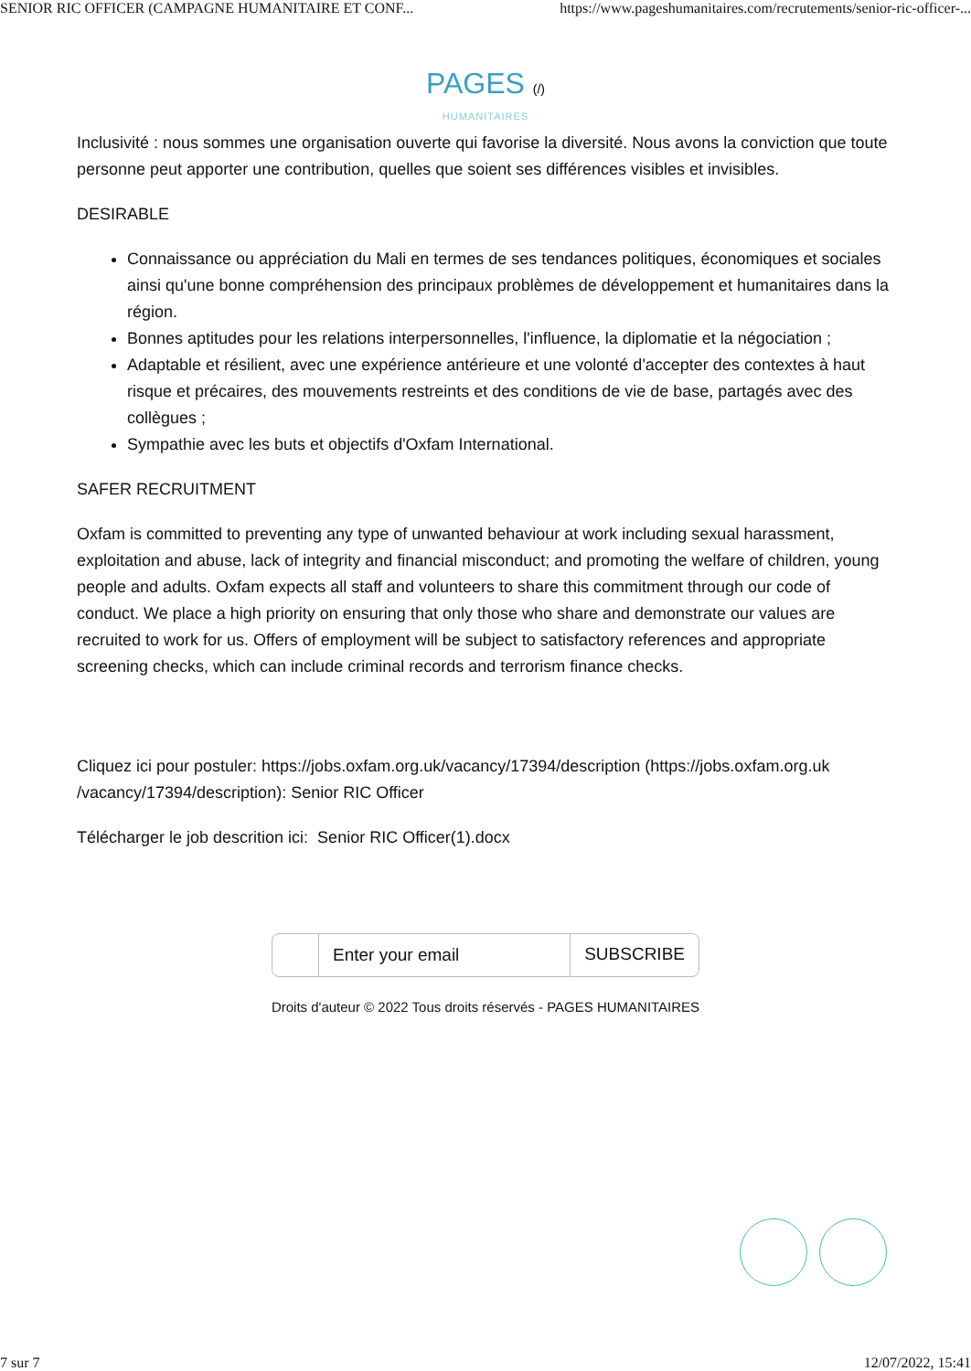SENIOR RIC OFFICER (CAMPAGNE HUMANITAIRE ET CONF... https://www.pageshumanitaires.com/recrutements/senior-ric-officer-...
PAGES (/)
HUMANITAIRES
Inclusivité : nous sommes une organisation ouverte qui favorise la diversité. Nous avons la conviction que toute personne peut apporter une contribution, quelles que soient ses différences visibles et invisibles.
DESIRABLE
Connaissance ou appréciation du Mali en termes de ses tendances politiques, économiques et sociales ainsi qu'une bonne compréhension des principaux problèmes de développement et humanitaires dans la région.
Bonnes aptitudes pour les relations interpersonnelles, l'influence, la diplomatie et la négociation ;
Adaptable et résilient, avec une expérience antérieure et une volonté d'accepter des contextes à haut risque et précaires, des mouvements restreints et des conditions de vie de base, partagés avec des collègues ;
Sympathie avec les buts et objectifs d'Oxfam International.
SAFER RECRUITMENT
Oxfam is committed to preventing any type of unwanted behaviour at work including sexual harassment, exploitation and abuse, lack of integrity and financial misconduct; and promoting the welfare of children, young people and adults. Oxfam expects all staff and volunteers to share this commitment through our code of conduct. We place a high priority on ensuring that only those who share and demonstrate our values are recruited to work for us. Offers of employment will be subject to satisfactory references and appropriate screening checks, which can include criminal records and terrorism finance checks.
Cliquez ici pour postuler: https://jobs.oxfam.org.uk/vacancy/17394/description (https://jobs.oxfam.org.uk /vacancy/17394/description): Senior RIC Officer
Télécharger le job descrition ici: Senior RIC Officer(1).docx
Enter your email SUBSCRIBE
Droits d'auteur © 2022 Tous droits réservés - PAGES HUMANITAIRES
7 sur 7 12/07/2022, 15:41